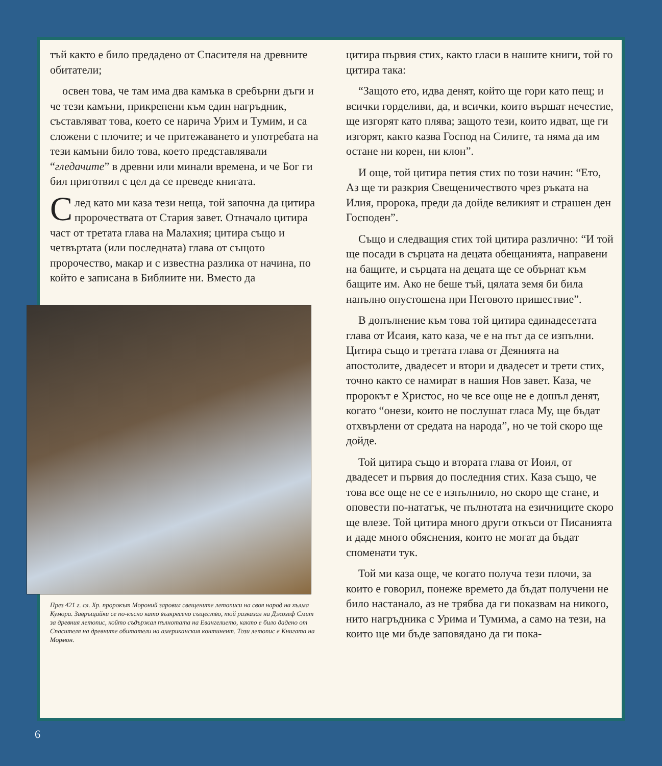тъй както е било предадено от Спасителя на древните обитатели;
освен това, че там има два камъка в сребърни дъги и че тези камъни, прикрепени към един нагръдник, съставляват това, което се нарича Урим и Тумим, и са сложени с плочите; и че притежаването и употребата на тези камъни било това, което представлявали “гледачите” в древни или минали времена, и че Бог ги бил приготвил с цел да се преведе книгата.
След като ми каза тези неща, той започна да цитира пророчествата от Стария завет. Отначало цитира част от третата глава на Малахия; цитира също и четвъртата (или последната) глава от същото пророчество, макар и с известна разлика от начина, по който е записана в Библиите ни. Вместо да
През 421 г. сл. Хр. пророкът Мороний заровил свещените летописи на своя народ на хълма Кумора. Завръщайки се по-късно като възкресено същество, той разказал на Джозеф Смит за древния летопис, който съдържал пълнотата на Евангелието, както е било дадено от Спасителя на древните обитатели на американския континент. Този летопис е Книгата на Мормон.
цитира първия стих, както гласи в нашите книги, той го цитира така:
“Защото ето, идва денят, който ще гори като пещ; и всички горделиви, да, и всички, които вършат нечестие, ще изгорят като плява; защото тези, които идват, ще ги изгорят, както казва Господ на Силите, та няма да им остане ни корен, ни клон”.
И още, той цитира петия стих по този начин: “Ето, Аз ще ти разкрия Свещеничеството чрез ръката на Илия, пророка, преди да дойде великият и страшен ден Господен”.
Също и следващия стих той цитира различно: “И той ще посади в сърцата на децата обещанията, направени на бащите, и сърцата на децата ще се обърнат към бащите им. Ако не беше тъй, цялата земя би била напълно опустошена при Неговото пришествие”.
В допълнение към това той цитира единадесетата глава от Исаия, като каза, че е на път да се изпълни. Цитира също и третата глава от Деянията на апостолите, двадесет и втори и двадесет и трети стих, точно както се намират в нашия Нов завет. Каза, че пророкът е Христос, но че все още не е дошъл денят, когато “онези, които не послушат гласа Му, ще бъдат отхвърлени от средата на народа”, но че той скоро ще дойде.
Той цитира също и втората глава от Иоил, от двадесет и първия до последния стих. Каза също, че това все още не се е изпълнило, но скоро ще стане, и оповести по-нататък, че пълнотата на езичниците скоро ще влезе. Той цитира много други откъси от Писанията и даде много обяснения, които не могат да бъдат споменати тук.
Той ми каза още, че когато получа тези плочи, за които е говорил, понеже времето да бъдат получени не било настанало, аз не трябва да ги показвам на никого, нито нагръдника с Урима и Тумима, а само на тези, на които ще ми бъде заповядано да ги пока-
6